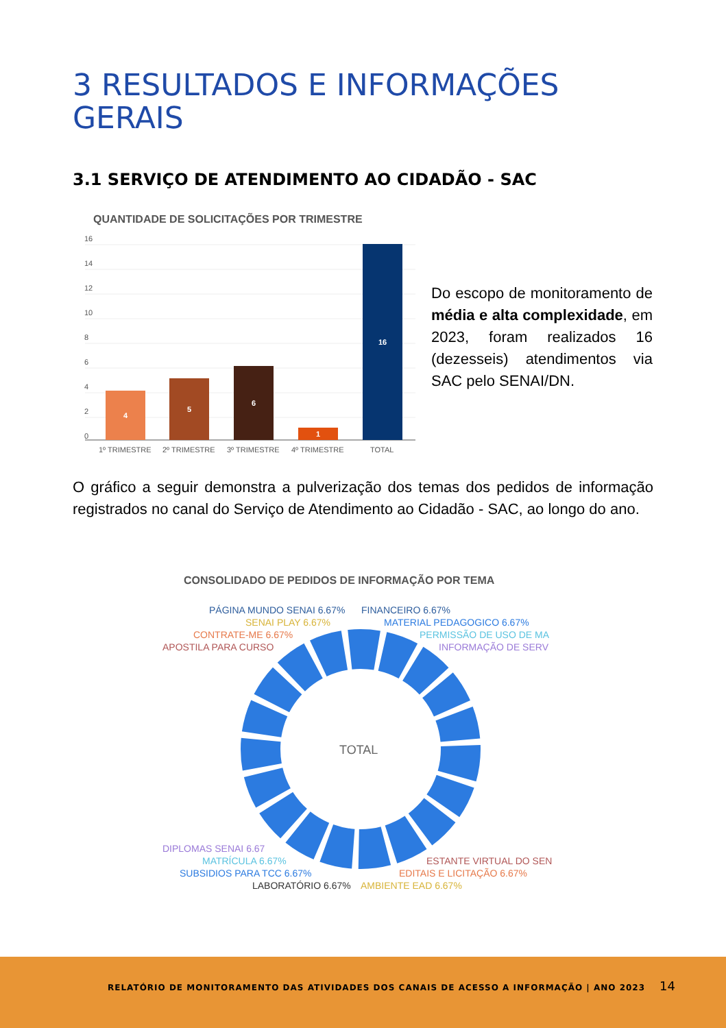3 RESULTADOS E INFORMAÇÕES
GERAIS
3.1 SERVIÇO DE ATENDIMENTO AO CIDADÃO - SAC
QUANTIDADE DE SOLICITAÇÕES POR TRIMESTRE
16
14
12
10
8
6
4
2
0
4
5
6
1
16
1º TRIMESTRE
2º TRIMESTRE
3º TRIMESTRE
4º TRIMESTRE
TOTAL
Do escopo de monitoramento de média e alta complexidade, em 2023, foram realizados 16 (dezesseis) atendimentos via SAC pelo SENAI/DN.
O gráfico a seguir demonstra a pulverização dos temas dos pedidos de informação registrados no canal do Serviço de Atendimento ao Cidadão - SAC, ao longo do ano.
CONSOLIDADO DE PEDIDOS DE INFORMAÇÃO POR TEMA
TOTAL
PÁGINA MUNDO SENAI 6.67%
FINANCEIRO 6.67%
SENAI PLAY 6.67%
MATERIAL PEDAGOGICO 6.67%
CONTRATE-ME 6.67%
PERMISSÃO DE USO DE MA
APOSTILA PARA CURSO
INFORMAÇÃO DE SERV
DIPLOMAS SENAI 6.67
ESTANTE VIRTUAL DO SEN
MATRÍCULA 6.67%
EDITAIS E LICITAÇÃO 6.67%
SUBSIDIOS PARA TCC 6.67%
LABORATÓRIO 6.67%
AMBIENTE EAD 6.67%
RELATÓRIO DE MONITORAMENTO DAS ATIVIDADES DOS CANAIS DE ACESSO A INFORMAÇÃO | ANO 2023
14